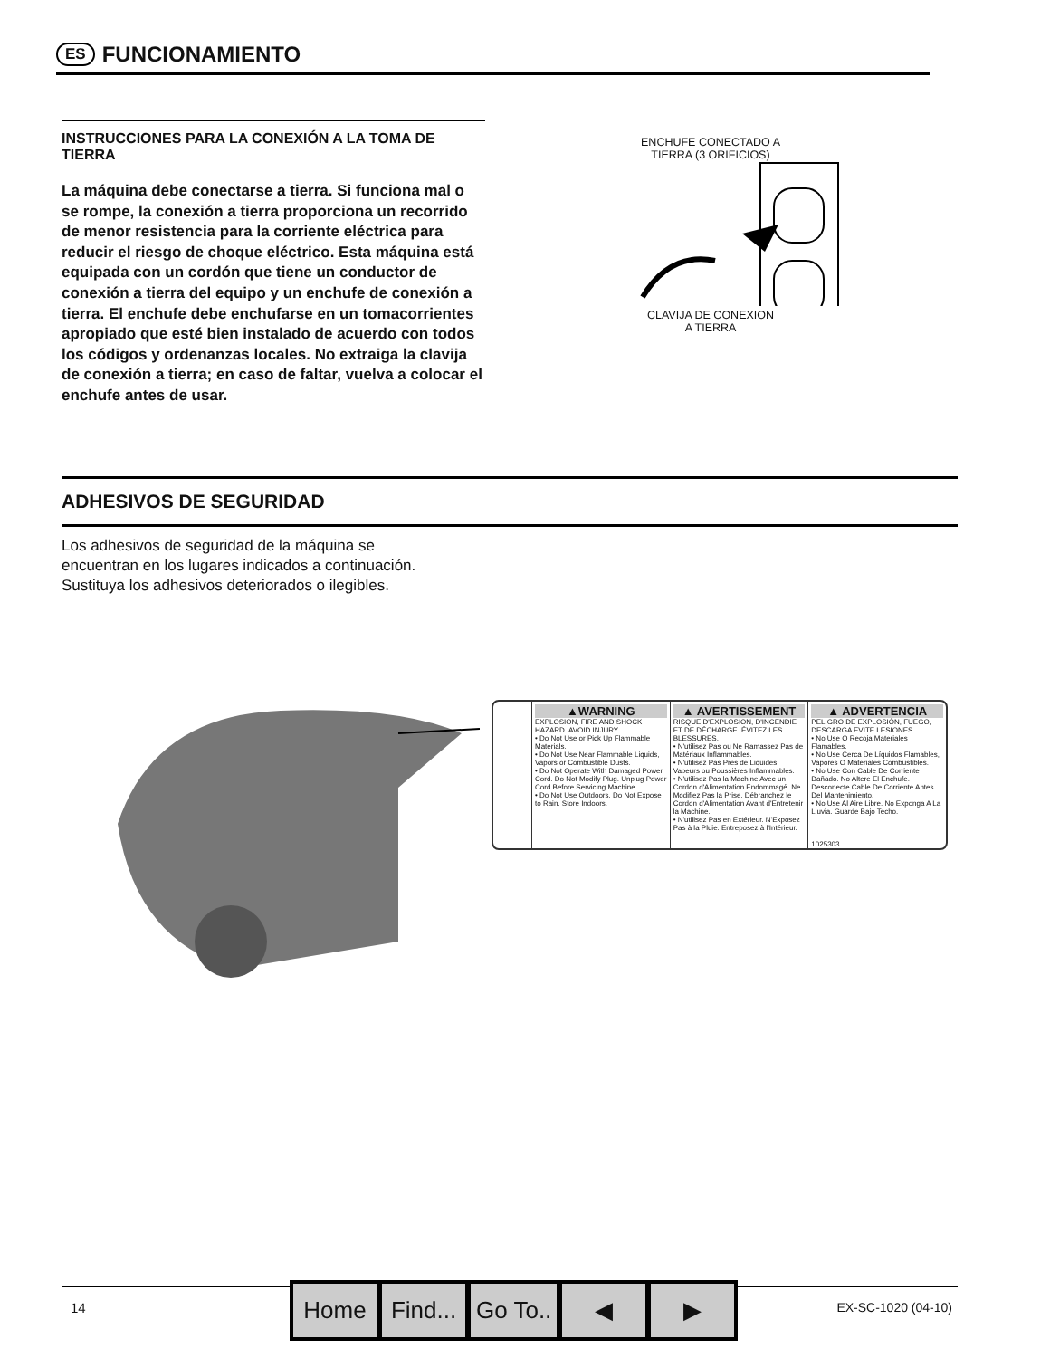ES
FUNCIONAMIENTO
INSTRUCCIONES PARA LA CONEXIÓN A LA TOMA DE TIERRA
La máquina debe conectarse a tierra. Si funciona mal o se rompe, la conexión a tierra proporciona un recorrido de menor resistencia para la corriente eléctrica para reducir el riesgo de choque eléctrico. Esta máquina está equipada con un cordón que tiene un conductor de conexión a tierra del equipo y un enchufe de conexión a tierra. El enchufe debe enchufarse en un tomacorrientes apropiado que esté bien instalado de acuerdo con todos los códigos y ordenanzas locales. No extraiga la clavija de conexión a tierra; en caso de faltar, vuelva a colocar el enchufe antes de usar.
ENCHUFE CONECTADO A
TIERRA (3 ORIFICIOS)
CLAVIJA DE CONEXION
A TIERRA
ADHESIVOS DE SEGURIDAD
Los adhesivos de seguridad de la máquina se
encuentran en los lugares indicados a continuación.
Sustituya los adhesivos deteriorados o ilegibles.
▲WARNING
EXPLOSION, FIRE AND SHOCK HAZARD. AVOID INJURY.
• Do Not Use or Pick Up Flammable Materials.
• Do Not Use Near Flammable Liquids, Vapors or Combustible Dusts.
• Do Not Operate With Damaged Power Cord. Do Not Modify Plug. Unplug Power Cord Before Servicing Machine.
• Do Not Use Outdoors. Do Not Expose to Rain. Store Indoors.
▲ AVERTISSEMENT
RISQUE D'EXPLOSION, D'INCENDIE ET DE DÉCHARGE. ÉVITEZ LES BLESSURES.
• N'utilisez Pas ou Ne Ramassez Pas de Matériaux Inflammables.
• N'utilisez Pas Près de Liquides, Vapeurs ou Poussières Inflammables.
• N'utilisez Pas la Machine Avec un Cordon d'Alimentation Endommagé. Ne Modifiez Pas la Prise. Débranchez le Cordon d'Alimentation Avant d'Entretenir la Machine.
• N'utilisez Pas en Extérieur. N'Exposez Pas à la Pluie. Entreposez à l'Intérieur.
▲ ADVERTENCIA
PELIGRO DE EXPLOSIÓN, FUEGO, DESCARGA EVITE LESIONES.
• No Use O Recoja Materiales Flamables.
• No Use Cerca De Líquidos Flamables, Vapores O Materiales Combustibles.
• No Use Con Cable De Corriente Dañado. No Altere El Enchufe. Desconecte Cable De Corriente Antes Del Mantenimiento.
• No Use Al Aire Libre. No Exponga A La Lluvia. Guarde Bajo Techo.
1025303
14
Home Find... Go To.. ◀ ▶
EX-SC-1020 (04-10)